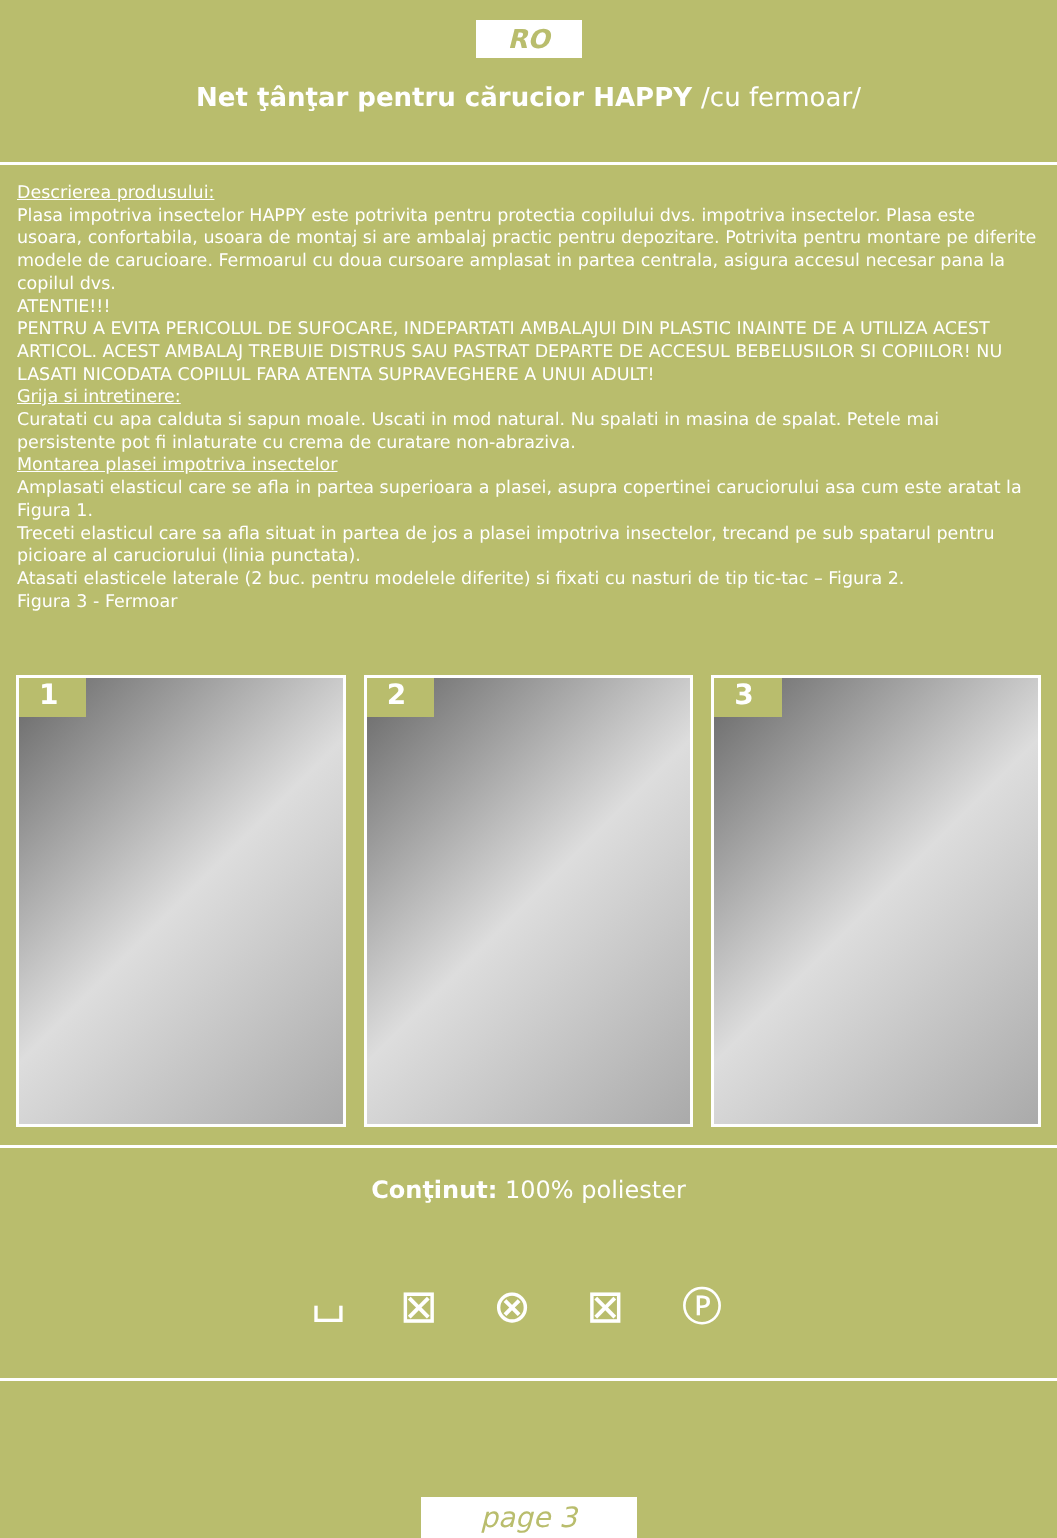RO
Net ţânţar pentru cărucior HAPPY /cu fermoar/
Descrierea produsului:
Plasa impotriva insectelor HAPPY este potrivita pentru protectia copilului dvs. impotriva insectelor. Plasa este usoara, confortabila, usoara de montaj si are ambalaj practic pentru depozitare. Potrivita pentru montare pe diferite modele de carucioare. Fermoarul cu doua cursoare amplasat in partea centrala, asigura accesul necesar pana la copilul dvs.
ATENTIE!!!
PENTRU A EVITA PERICOLUL DE SUFOCARE, INDEPARTATI AMBALAJUl DIN PLASTIC INAINTE DE A UTILIZA ACEST ARTICOL. ACEST AMBALAJ TREBUIE DISTRUS SAU PASTRAT DEPARTE DE ACCESUL BEBELUSILOR SI COPIILOR! NU LASATI NICODATA COPILUL FARA ATENTA SUPRAVEGHERE A UNUI ADULT!
Grija si intretinere:
Curatati cu apa calduta si sapun moale. Uscati in mod natural. Nu spalati in masina de spalat. Petele mai persistente pot fi inlaturate cu crema de curatare non-abraziva.
Montarea plasei impotriva insectelor
Amplasati elasticul care se afla in partea superioara a plasei, asupra copertinei caruciorului asa cum este aratat la Figura 1.
Treceti elasticul care sa afla situat in partea de jos a plasei impotriva insectelor, trecand pe sub spatarul pentru picioare al caruciorului (linia punctata).
Atasati elasticele laterale (2 buc. pentru modelele diferite) si fixati cu nasturi de tip tic-tac – Figura 2.
Figura 3 - Fermoar
1
2
3
Conţinut: 100% poliester
⌴ ⊠ ⊗ ⊠ Ⓟ
page 3